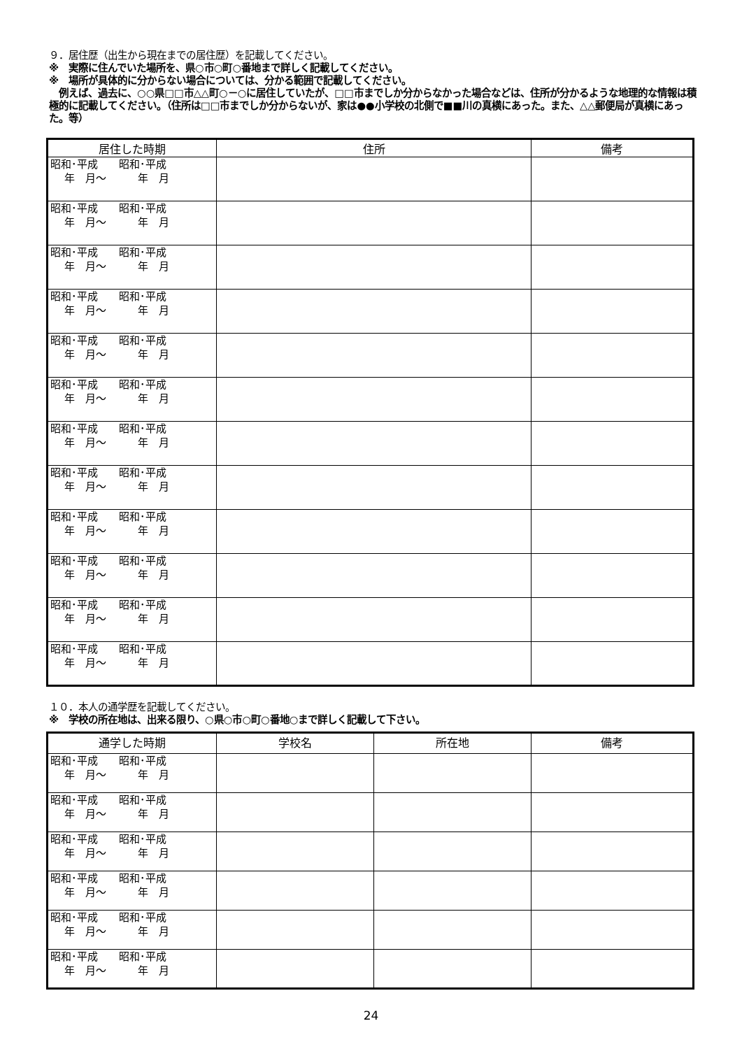９．居住歴（出生から現在までの居住歴）を記載してください。
※　実際に住んでいた場所を、県○市○町○番地まで詳しく記載してください。
※　場所が具体的に分からない場合については、分かる範囲で記載してください。
　例えば、過去に、○○県□□市△△町○－○に居住していたが、□□市までしか分からなかった場合などは、住所が分かるような地理的な情報は積極的に記載してください。（住所は□□市までしか分からないが、家は●●小学校の北側で■■川の真横にあった。また、△△郵便局が真横にあった。等）
| 居住した時期 | 住所 | 備考 |
| --- | --- | --- |
| 昭和･平成 昭和･平成 年 月～ 年 月 | | |
| 昭和･平成 昭和･平成 年 月～ 年 月 | | |
| 昭和･平成 昭和･平成 年 月～ 年 月 | | |
| 昭和･平成 昭和･平成 年 月～ 年 月 | | |
| 昭和･平成 昭和･平成 年 月～ 年 月 | | |
| 昭和･平成 昭和･平成 年 月～ 年 月 | | |
| 昭和･平成 昭和･平成 年 月～ 年 月 | | |
| 昭和･平成 昭和･平成 年 月～ 年 月 | | |
| 昭和･平成 昭和･平成 年 月～ 年 月 | | |
| 昭和･平成 昭和･平成 年 月～ 年 月 | | |
| 昭和･平成 昭和･平成 年 月～ 年 月 | | |
| 昭和･平成 昭和･平成 年 月～ 年 月 | | |
１０．本人の通学歴を記載してください。
※　学校の所在地は、出来る限り、○県○市○町○番地○まで詳しく記載して下さい。
| 通学した時期 | 学校名 | 所在地 | 備考 |
| --- | --- | --- | --- |
| 昭和･平成 昭和･平成 年 月～ 年 月 | | | |
| 昭和･平成 昭和･平成 年 月～ 年 月 | | | |
| 昭和･平成 昭和･平成 年 月～ 年 月 | | | |
| 昭和･平成 昭和･平成 年 月～ 年 月 | | | |
| 昭和･平成 昭和･平成 年 月～ 年 月 | | | |
| 昭和･平成 昭和･平成 年 月～ 年 月 | | | |
24